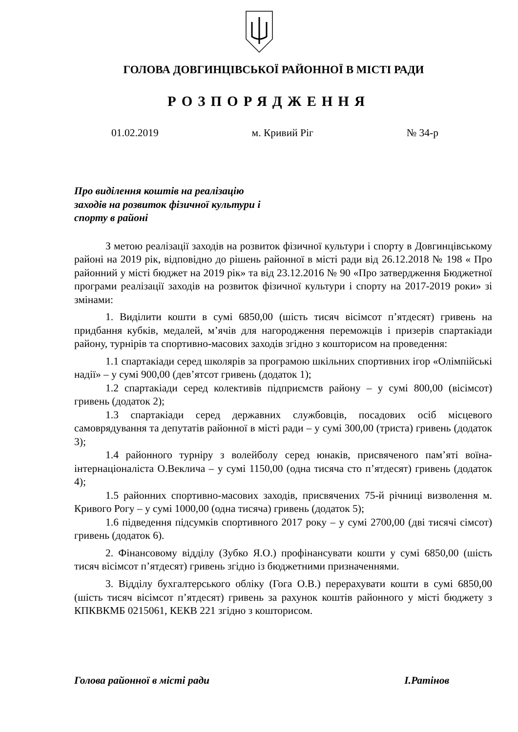ГОЛОВА ДОВГИНЦІВСЬКОЇ РАЙОННОЇ В МІСТІ РАДИ
РОЗПОРЯДЖЕННЯ
01.02.2019 м. Кривий Ріг № 34-р
Про виділення коштів на реалізацію заходів на розвиток фізичної культури і спорту в районі
З метою реалізації заходів на розвиток фізичної культури і спорту в Довгинцівському районі на 2019 рік, відповідно до рішень районної в місті ради від 26.12.2018 № 198 « Про районний у місті бюджет на 2019 рік» та від 23.12.2016 № 90 «Про затвердження Бюджетної програми реалізації заходів на розвиток фізичної культури і спорту на 2017-2019 роки» зі змінами:
1. Виділити кошти в сумі 6850,00 (шість тисяч вісімсот п’ятдесят) гривень на придбання кубків, медалей, м’ячів для нагородження переможців і призерів спартакіади району, турнірів та спортивно-масових заходів згідно з кошторисом на проведення:
1.1 спартакіади серед школярів за програмою шкільних спортивних ігор «Олімпійські надії» – у сумі 900,00 (дев’ятсот гривень (додаток 1);
1.2 спартакіади серед колективів підприємств району – у сумі 800,00 (вісімсот) гривень (додаток 2);
1.3 спартакіади серед державних службовців, посадових осіб місцевого самоврядування та депутатів районної в місті ради – у сумі 300,00 (триста) гривень (додаток 3);
1.4 районного турніру з волейболу серед юнаків, присвяченого пам’яті воїна-інтернаціоналіста О.Веклича – у сумі 1150,00 (одна тисяча сто п’ятдесят) гривень (додаток 4);
1.5 районних спортивно-масових заходів, присвячених 75-й річниці визволення м. Кривого Рогу – у сумі 1000,00 (одна тисяча) гривень (додаток 5);
1.6 підведення підсумків спортивного 2017 року – у сумі 2700,00 (дві тисячі сімсот) гривень (додаток 6).
2. Фінансовому відділу (Зубко Я.О.) профінансувати кошти у сумі 6850,00 (шість тисяч вісімсот п’ятдесят) гривень згідно із бюджетними призначеннями.
3. Відділу бухгалтерського обліку (Гога О.В.) перерахувати кошти в сумі 6850,00 (шість тисяч вісімсот п’ятдесят) гривень за рахунок коштів районного у місті бюджету з КПКВКМБ 0215061, КЕКВ 221 згідно з кошторисом.
Голова районної в місті ради І.Ратінов